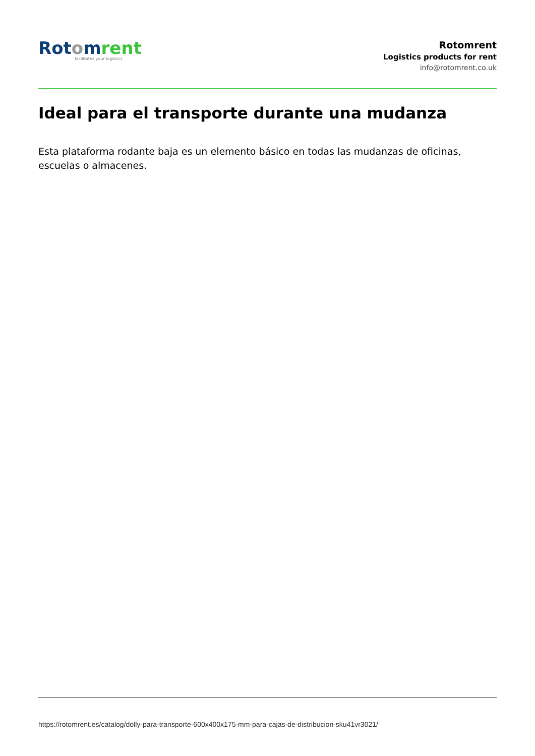Rot omrent
facilitates your logistics
Rotomrent
Logistics products for rent
info@rotomrent.co.uk
Ideal para el transporte durante una mudanza
Esta plataforma rodante baja es un elemento básico en todas las mudanzas de oficinas, escuelas o almacenes.
https://rotomrent.es/catalog/dolly-para-transporte-600x400x175-mm-para-cajas-de-distribucion-sku41vr3021/